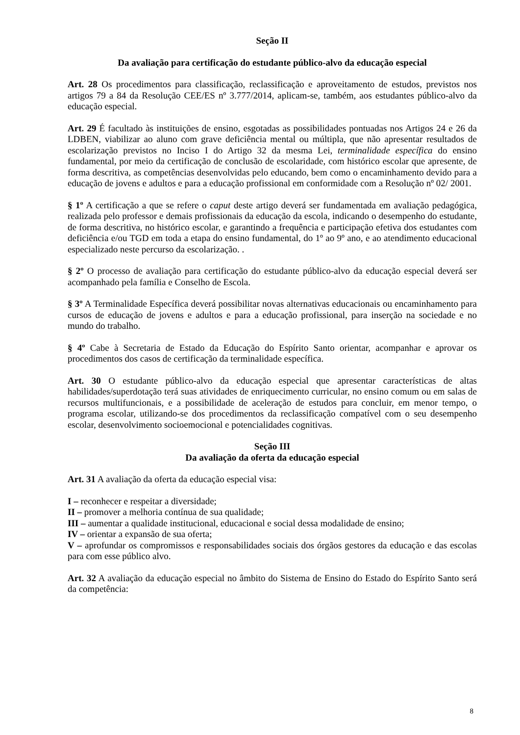Seção II
Da avaliação para certificação do estudante público-alvo da educação especial
Art. 28 Os procedimentos para classificação, reclassificação e aproveitamento de estudos, previstos nos artigos 79 a 84 da Resolução CEE/ES nº 3.777/2014, aplicam-se, também, aos estudantes público-alvo da educação especial.
Art. 29 É facultado às instituições de ensino, esgotadas as possibilidades pontuadas nos Artigos 24 e 26 da LDBEN, viabilizar ao aluno com grave deficiência mental ou múltipla, que não apresentar resultados de escolarização previstos no Inciso I do Artigo 32 da mesma Lei, terminalidade específica do ensino fundamental, por meio da certificação de conclusão de escolaridade, com histórico escolar que apresente, de forma descritiva, as competências desenvolvidas pelo educando, bem como o encaminhamento devido para a educação de jovens e adultos e para a educação profissional em conformidade com a Resolução nº 02/ 2001.
§ 1º A certificação a que se refere o caput deste artigo deverá ser fundamentada em avaliação pedagógica, realizada pelo professor e demais profissionais da educação da escola, indicando o desempenho do estudante, de forma descritiva, no histórico escolar, e garantindo a frequência e participação efetiva dos estudantes com deficiência e/ou TGD em toda a etapa do ensino fundamental, do 1º ao 9º ano, e ao atendimento educacional especializado neste percurso da escolarização. .
§ 2º O processo de avaliação para certificação do estudante público-alvo da educação especial deverá ser acompanhado pela família e Conselho de Escola.
§ 3º A Terminalidade Específica deverá possibilitar novas alternativas educacionais ou encaminhamento para cursos de educação de jovens e adultos e para a educação profissional, para inserção na sociedade e no mundo do trabalho.
§ 4º Cabe à Secretaria de Estado da Educação do Espírito Santo orientar, acompanhar e aprovar os procedimentos dos casos de certificação da terminalidade específica.
Art. 30 O estudante público-alvo da educação especial que apresentar características de altas habilidades/superdotação terá suas atividades de enriquecimento curricular, no ensino comum ou em salas de recursos multifuncionais, e a possibilidade de aceleração de estudos para concluir, em menor tempo, o programa escolar, utilizando-se dos procedimentos da reclassificação compatível com o seu desempenho escolar, desenvolvimento socioemocional e potencialidades cognitivas.
Seção III
Da avaliação da oferta da educação especial
Art. 31 A avaliação da oferta da educação especial visa:
I – reconhecer e respeitar a diversidade;
II – promover a melhoria contínua de sua qualidade;
III – aumentar a qualidade institucional, educacional e social dessa modalidade de ensino;
IV – orientar a expansão de sua oferta;
V – aprofundar os compromissos e responsabilidades sociais dos órgãos gestores da educação e das escolas para com esse público alvo.
Art. 32 A avaliação da educação especial no âmbito do Sistema de Ensino do Estado do Espírito Santo será da competência:
8